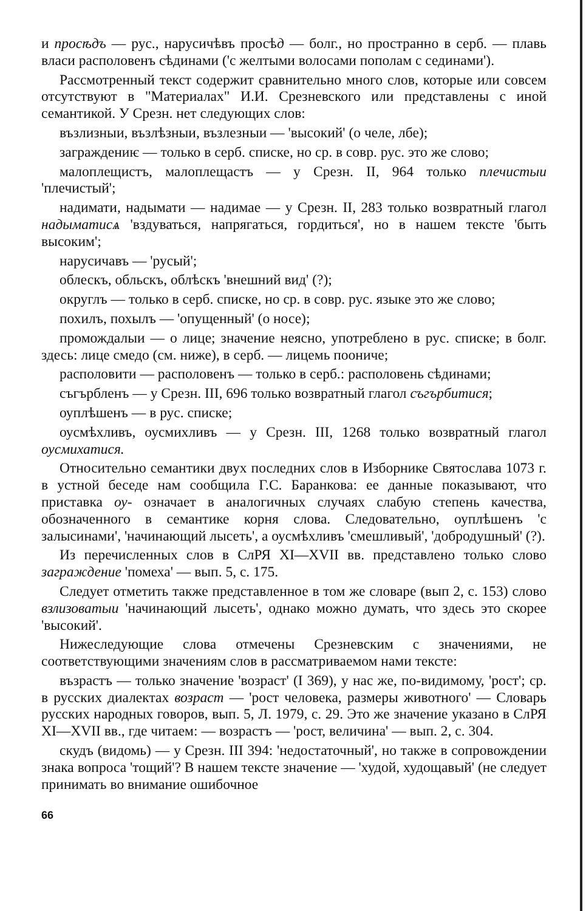и просѣдъ — рус., нарусичѣвъ просѣд — болг., но пространно в серб. — плавь власи располовенъ сѣдинами ('с желтыми волосами пополам с сединами').
Рассмотренный текст содержит сравнительно много слов, которые или совсем отсутствуют в "Материалах" И.И. Срезневского или представлены с иной семантикой. У Срезн. нет следующих слов:
възлизныи, възлѣзныи, възлезныи — 'высокий' (о челе, лбе);
заграждениѥ — только в серб. списке, но ср. в совр. рус. это же слово;
малоплещистъ, малоплещастъ — у Срезн. II, 964 только плечистыи 'плечистый';
надимати, надымати — надимае — у Срезн. II, 283 только возвратный глагол надыматисѧ 'вздуваться, напрягаться, гордиться', но в нашем тексте 'быть высоким';
нарусичавъ — 'русый';
облескъ, обльскъ, облѣскъ 'внешний вид' (?);
округлъ — только в серб. списке, но ср. в совр. рус. языке это же слово;
похилъ, похылъ — 'опущенный' (о носе);
промождалыи — о лице; значение неясно, употреблено в рус. списке; в болг. здесь: лице смедо (см. ниже), в серб. — лицемь поониче;
располовити — располовенъ — только в серб.: располовень сѣдинами;
съгърбленъ — у Срезн. III, 696 только возвратный глагол съгърбитися;
оуплѣшенъ — в рус. списке;
оусмѣхливъ, оусмихливъ — у Срезн. III, 1268 только возвратный глагол оусмихатися.
Относительно семантики двух последних слов в Изборнике Святослава 1073 г. в устной беседе нам сообщила Г.С. Баранкова: ее данные показывают, что приставка оу- означает в аналогичных случаях слабую степень качества, обозначенного в семантике корня слова. Следовательно, оуплѣшенъ 'с залысинами', 'начинающий лысеть', а оусмѣхливъ 'смешливый', 'добродушный' (?).
Из перечисленных слов в СлРЯ XI—XVII вв. представлено только слово заграждение 'помеха' — вып. 5, с. 175.
Следует отметить также представленное в том же словаре (вып 2, с. 153) слово взлизоватыи 'начинающий лысеть', однако можно думать, что здесь это скорее 'высокий'.
Нижеследующие слова отмечены Срезневским с значениями, не соответствующими значениям слов в рассматриваемом нами тексте:
възрастъ — только значение 'возраст' (I 369), у нас же, по-видимому, 'рост'; ср. в русских диалектах возраст — 'рост человека, размеры животного' — Словарь русских народных говоров, вып. 5, Л. 1979, с. 29. Это же значение указано в СлРЯ XI—XVII вв., где читаем: — возрастъ — 'рост, величина' — вып. 2, с. 304.
скудъ (видомь) — у Срезн. III 394: 'недостаточный', но также в сопровождении знака вопроса 'тощий'? В нашем тексте значение — 'худой, худощавый' (не следует принимать во внимание ошибочное
66